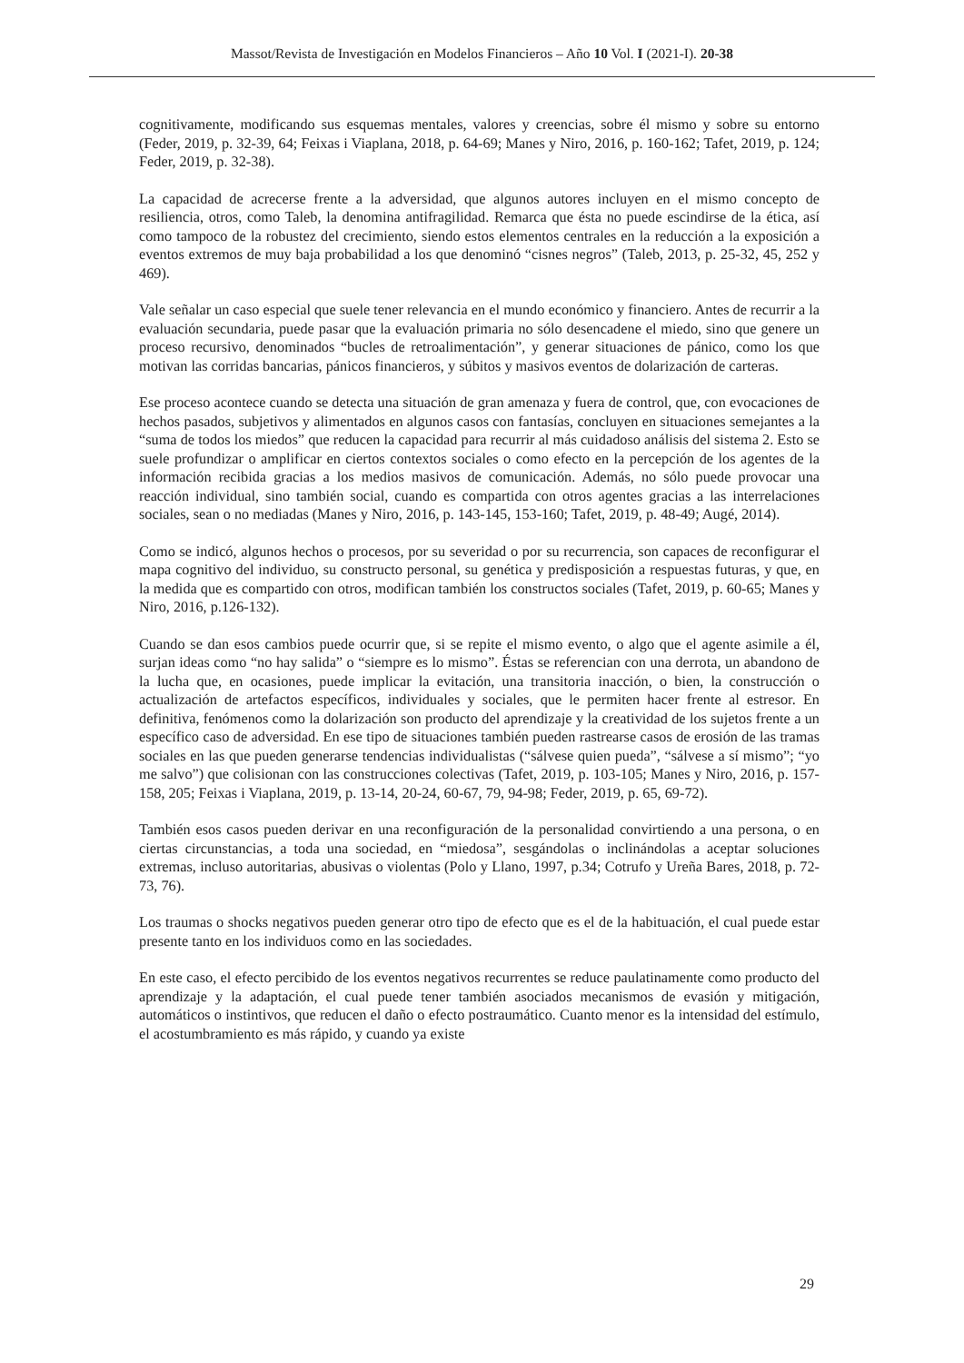Massot/Revista de Investigación en Modelos Financieros – Año 10 Vol. I (2021-I). 20-38
cognitivamente, modificando sus esquemas mentales, valores y creencias, sobre él mismo y sobre su entorno (Feder, 2019, p. 32-39, 64; Feixas i Viaplana, 2018, p. 64-69; Manes y Niro, 2016, p. 160-162; Tafet, 2019, p. 124; Feder, 2019, p. 32-38).
La capacidad de acrecerse frente a la adversidad, que algunos autores incluyen en el mismo concepto de resiliencia, otros, como Taleb, la denomina antifragilidad. Remarca que ésta no puede escindirse de la ética, así como tampoco de la robustez del crecimiento, siendo estos elementos centrales en la reducción a la exposición a eventos extremos de muy baja probabilidad a los que denominó “cisnes negros” (Taleb, 2013, p. 25-32, 45, 252 y 469).
Vale señalar un caso especial que suele tener relevancia en el mundo económico y financiero. Antes de recurrir a la evaluación secundaria, puede pasar que la evaluación primaria no sólo desencadene el miedo, sino que genere un proceso recursivo, denominados “bucles de retroalimentación”, y generar situaciones de pánico, como los que motivan las corridas bancarias, pánicos financieros, y súbitos y masivos eventos de dolarización de carteras.
Ese proceso acontece cuando se detecta una situación de gran amenaza y fuera de control, que, con evocaciones de hechos pasados, subjetivos y alimentados en algunos casos con fantasías, concluyen en situaciones semejantes a la “suma de todos los miedos” que reducen la capacidad para recurrir al más cuidadoso análisis del sistema 2. Esto se suele profundizar o amplificar en ciertos contextos sociales o como efecto en la percepción de los agentes de la información recibida gracias a los medios masivos de comunicación. Además, no sólo puede provocar una reacción individual, sino también social, cuando es compartida con otros agentes gracias a las interrelaciones sociales, sean o no mediadas (Manes y Niro, 2016, p. 143-145, 153-160; Tafet, 2019, p. 48-49; Augé, 2014).
Como se indicó, algunos hechos o procesos, por su severidad o por su recurrencia, son capaces de reconfigurar el mapa cognitivo del individuo, su constructo personal, su genética y predisposición a respuestas futuras, y que, en la medida que es compartido con otros, modifican también los constructos sociales (Tafet, 2019, p. 60-65; Manes y Niro, 2016, p.126-132).
Cuando se dan esos cambios puede ocurrir que, si se repite el mismo evento, o algo que el agente asimile a él, surjan ideas como “no hay salida” o “siempre es lo mismo”. Éstas se referencian con una derrota, un abandono de la lucha que, en ocasiones, puede implicar la evitación, una transitoria inacción, o bien, la construcción o actualización de artefactos específicos, individuales y sociales, que le permiten hacer frente al estresor. En definitiva, fenómenos como la dolarización son producto del aprendizaje y la creatividad de los sujetos frente a un específico caso de adversidad. En ese tipo de situaciones también pueden rastrearse casos de erosión de las tramas sociales en las que pueden generarse tendencias individualistas (“sálvese quien pueda”, “sálvese a sí mismo”; “yo me salvo”) que colisionan con las construcciones colectivas (Tafet, 2019, p. 103-105; Manes y Niro, 2016, p. 157-158, 205; Feixas i Viaplana, 2019, p. 13-14, 20-24, 60-67, 79, 94-98; Feder, 2019, p. 65, 69-72).
También esos casos pueden derivar en una reconfiguración de la personalidad convirtiendo a una persona, o en ciertas circunstancias, a toda una sociedad, en “miedosa”, sesgándolas o inclinándolas a aceptar soluciones extremas, incluso autoritarias, abusivas o violentas (Polo y Llano, 1997, p.34; Cotrufo y Ureña Bares, 2018, p. 72-73, 76).
Los traumas o shocks negativos pueden generar otro tipo de efecto que es el de la habituación, el cual puede estar presente tanto en los individuos como en las sociedades.
En este caso, el efecto percibido de los eventos negativos recurrentes se reduce paulatinamente como producto del aprendizaje y la adaptación, el cual puede tener también asociados mecanismos de evasión y mitigación, automáticos o instintivos, que reducen el daño o efecto postraumático. Cuanto menor es la intensidad del estímulo, el acostumbramiento es más rápido, y cuando ya existe
29